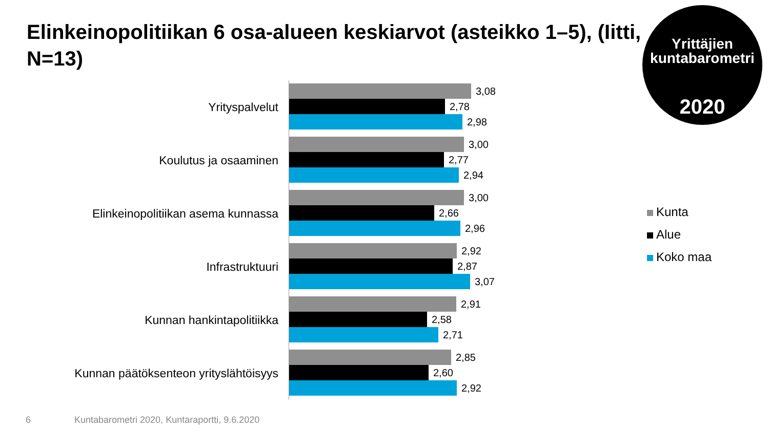Elinkeinopolitiikan 6 osa-alueen keskiarvot (asteikko 1–5), (Iitti, N=13)
Yrittäjien
kuntabarometri
2020
Yrityspalvelut
3,08
2,78
2,98
Koulutus ja osaaminen
3,00
2,77
2,94
Elinkeinopolitiikan asema kunnassa
3,00
2,66
2,96
Infrastruktuuri
2,92
2,87
3,07
Kunnan hankintapolitiikka
2,91
2,58
2,71
Kunnan päätöksenteon yrityslähtöisyys
2,85
2,60
2,92
Kunta
Alue
Koko maa
6 Kuntabarometri 2020, Kuntaraportti, 9.6.2020